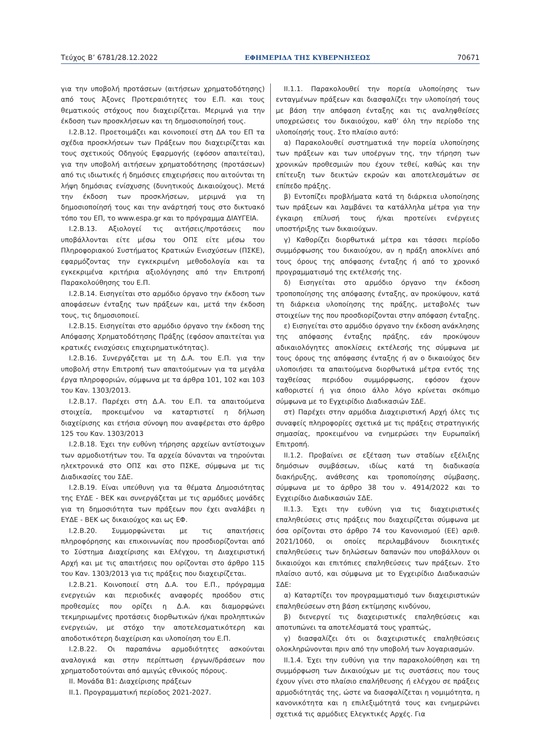Τεύχος Β’ 6781/28.12.2022 ΕΦΗΜΕΡΙΔΑ ΤΗΣ ΚΥΒΕΡΝΗΣΕΩΣ 70671
για την υποβολή προτάσεων (αιτήσεων χρηματοδότησης) από τους Άξονες Προτεραιότητες του Ε.Π. και τους θεματικούς στόχους που διαχειρίζεται. Μεριμνά για την έκδοση των προσκλήσεων και τη δημοσιοποίησή τους.
Ι.2.Β.12. Προετοιμάζει και κοινοποιεί στη ΔΑ του ΕΠ τα σχέδια προσκλήσεων των Πράξεων που διαχειρίζεται και τους σχετικούς Οδηγούς Εφαρμογής (εφόσον απαιτείται), για την υποβολή αιτήσεων χρηματοδότησης (προτάσεων) από τις ιδιωτικές ή δημόσιες επιχειρήσεις που αιτούνται τη λήψη δημόσιας ενίσχυσης (δυνητικούς Δικαιούχους). Μετά την έκδοση των προσκλήσεων, μεριμνά για τη δημοσιοποίησή τους και την ανάρτησή τους στο δικτυακό τόπο του ΕΠ, το www.espa.gr και το πρόγραμμα ΔΙΑΥΓΕΙΑ.
Ι.2.Β.13. Αξιολογεί τις αιτήσεις/προτάσεις που υποβάλλονται είτε μέσω του ΟΠΣ είτε μέσω του Πληροφοριακού Συστήματος Κρατικών Ενισχύσεων (ΠΣΚΕ), εφαρμόζοντας την εγκεκριμένη μεθοδολογία και τα εγκεκριμένα κριτήρια αξιολόγησης από την Επιτροπή Παρακολούθησης του Ε.Π.
Ι.2.Β.14. Εισηγείται στο αρμόδιο όργανο την έκδοση των αποφάσεων ένταξης των πράξεων και, μετά την έκδοση τους, τις δημοσιοποιεί.
Ι.2.Β.15. Εισηγείται στο αρμόδιο όργανο την έκδοση της Απόφασης Χρηματοδότησης Πράξης (εφόσον απαιτείται για κρατικές ενισχύσεις επιχειρηματικότητας).
Ι.2.Β.16. Συνεργάζεται με τη Δ.Α. του Ε.Π. για την υποβολή στην Επιτροπή των απαιτούμενων για τα μεγάλα έργα πληροφοριών, σύμφωνα με τα άρθρα 101, 102 και 103 του Καν. 1303/2013.
Ι.2.Β.17. Παρέχει στη Δ.Α. του Ε.Π. τα απαιτούμενα στοιχεία, προκειμένου να καταρτιστεί η δήλωση διαχείρισης και ετήσια σύνοψη που αναφέρεται στο άρθρο 125 του Καν. 1303/2013
Ι.2.Β.18. Έχει την ευθύνη τήρησης αρχείων αντίστοιχων των αρμοδιοτήτων του. Τα αρχεία δύνανται να τηρούνται ηλεκτρονικά στο ΟΠΣ και στο ΠΣΚΕ, σύμφωνα με τις Διαδικασίες του ΣΔΕ.
Ι.2.Β.19. Είναι υπεύθυνη για τα θέματα Δημοσιότητας της ΕΥΔΕ - ΒΕΚ και συνεργάζεται με τις αρμόδιες μονάδες για τη δημοσιότητα των πράξεων που έχει αναλάβει η ΕΥΔΕ - ΒΕΚ ως δικαιούχος και ως ΕΦ.
Ι.2.Β.20. Συμμορφώνεται με τις απαιτήσεις πληροφόρησης και επικοινωνίας που προσδιορίζονται από το Σύστημα Διαχείρισης και Ελέγχου, τη Διαχειριστική Αρχή και με τις απαιτήσεις που ορίζονται στο άρθρο 115 του Καν. 1303/2013 για τις πράξεις που διαχειρίζεται.
Ι.2.Β.21. Κοινοποιεί στη Δ.Α. του Ε.Π., πρόγραμμα ενεργειών και περιοδικές αναφορές προόδου στις προθεσμίες που ορίζει η Δ.Α. και διαμορφώνει τεκμηριωμένες προτάσεις διορθωτικών ή/και προληπτικών ενεργειών, με στόχο την αποτελεσματικότερη και αποδοτικότερη διαχείριση και υλοποίηση του Ε.Π.
Ι.2.Β.22. Οι παραπάνω αρμοδιότητες ασκούνται αναλογικά και στην περίπτωση έργων/δράσεων που χρηματοδοτούνται από αμιγώς εθνικούς πόρους.
ΙΙ. Μονάδα Β1: Διαχείρισης πράξεων
ΙΙ.1. Προγραμματική περίοδος 2021-2027.
ΙΙ.1.1. Παρακολουθεί την πορεία υλοποίησης των ενταγμένων πράξεων και διασφαλίζει την υλοποίησή τους με βάση την απόφαση ένταξης και τις αναληφθείσες υποχρεώσεις του δικαιούχου, καθ’ όλη την περίοδο της υλοποίησής τους. Στο πλαίσιο αυτό:
α) Παρακολουθεί συστηματικά την πορεία υλοποίησης των πράξεων και των υποέργων της, την τήρηση των χρονικών προθεσμιών που έχουν τεθεί, καθώς και την επίτευξη των δεικτών εκροών και αποτελεσμάτων σε επίπεδο πράξης.
β) Εντοπίζει προβλήματα κατά τη διάρκεια υλοποίησης των πράξεων και λαμβάνει τα κατάλληλα μέτρα για την έγκαιρη επίλυσή τους ή/και προτείνει ενέργειες υποστήριξης των δικαιούχων.
γ) Καθορίζει διορθωτικά μέτρα και τάσσει περίοδο συμμόρφωσης του δικαιούχου, αν η πράξη αποκλίνει από τους όρους της απόφασης ένταξης ή από το χρονικό προγραμματισμό της εκτέλεσής της.
δ) Εισηγείται στο αρμόδιο όργανο την έκδοση τροποποίησης της απόφασης ένταξης, αν προκύψουν, κατά τη διάρκεια υλοποίησης της πράξης, μεταβολές των στοιχείων της που προσδιορίζονται στην απόφαση ένταξης.
ε) Εισηγείται στο αρμόδιο όργανο την έκδοση ανάκλησης της απόφασης ένταξης πράξης, εάν προκύψουν αδικαιολόγητες αποκλίσεις εκτέλεσής της σύμφωνα με τους όρους της απόφασης ένταξης ή αν ο δικαιούχος δεν υλοποιήσει τα απαιτούμενα διορθωτικά μέτρα εντός της ταχθείσας περιόδου συμμόρφωσης, εφόσον έχουν καθοριστεί ή για όποιο άλλο λόγο κρίνεται σκόπιμο σύμφωνα με το Εγχειρίδιο Διαδικασιών ΣΔΕ.
στ) Παρέχει στην αρμόδια Διαχειριστική Αρχή όλες τις συναφείς πληροφορίες σχετικά με τις πράξεις στρατηγικής σημασίας, προκειμένου να ενημερώσει την Ευρωπαϊκή Επιτροπή.
ΙΙ.1.2. Προβαίνει σε εξέταση των σταδίων εξέλιξης δημόσιων συμβάσεων, ιδίως κατά τη διαδικασία διακήρυξης, ανάθεσης και τροποποίησης σύμβασης, σύμφωνα με το άρθρο 38 του ν. 4914/2022 και το Εγχειρίδιο Διαδικασιών ΣΔΕ.
ΙΙ.1.3. Έχει την ευθύνη για τις διαχειριστικές επαληθεύσεις στις πράξεις που διαχειρίζεται σύμφωνα με όσα ορίζονται στο άρθρο 74 του Κανονισμού (ΕΕ) αριθ. 2021/1060, οι οποίες περιλαμβάνουν διοικητικές επαληθεύσεις των δηλώσεων δαπανών που υποβάλλουν οι δικαιούχοι και επιτόπιες επαληθεύσεις των πράξεων. Στο πλαίσιο αυτό, και σύμφωνα με το Εγχειρίδιο Διαδικασιών ΣΔΕ:
α) Καταρτίζει τον προγραμματισμό των διαχειριστικών επαληθεύσεων στη βάση εκτίμησης κινδύνου,
β) διενεργεί τις διαχειριστικές επαληθεύσεις και αποτυπώνει τα αποτελέσματά τους γραπτώς,
γ) διασφαλίζει ότι οι διαχειριστικές επαληθεύσεις ολοκληρώνονται πριν από την υποβολή των λογαριασμών.
ΙΙ.1.4. Έχει την ευθύνη για την παρακολούθηση και τη συμμόρφωση των Δικαιούχων με τις συστάσεις που τους έχουν γίνει στο πλαίσιο επαλήθευσης ή ελέγχου σε πράξεις αρμοδιότητάς της, ώστε να διασφαλίζεται η νομιμότητα, η κανονικότητα και η επιλεξιμότητά τους και ενημερώνει σχετικά τις αρμόδιες Ελεγκτικές Αρχές. Για